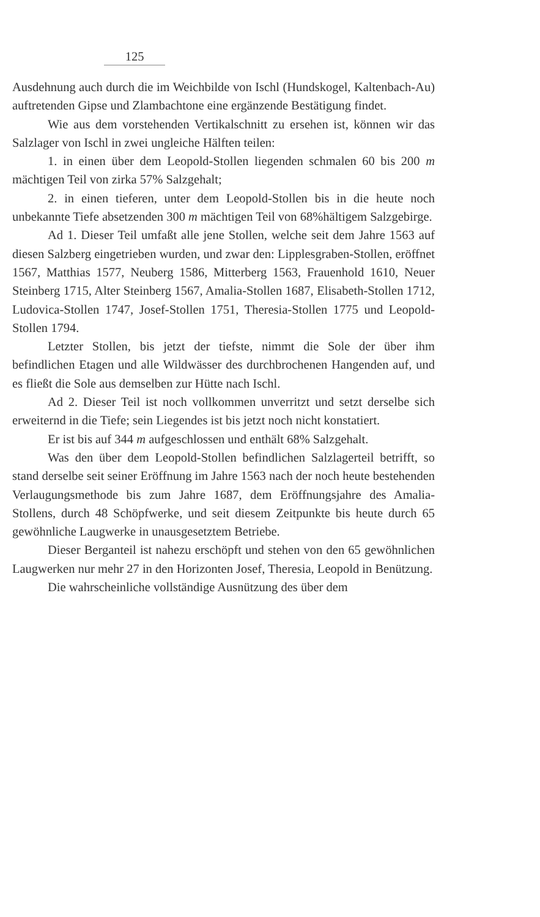125
Ausdehnung auch durch die im Weichbilde von Ischl (Hundskogel, Kaltenbach-Au) auftretenden Gipse und Zlambachtone eine ergänzende Bestätigung findet.
Wie aus dem vorstehenden Vertikalschnitt zu ersehen ist, können wir das Salzlager von Ischl in zwei ungleiche Hälften teilen:
1. in einen über dem Leopold-Stollen liegenden schmalen 60 bis 200 m mächtigen Teil von zirka 57% Salzgehalt;
2. in einen tieferen, unter dem Leopold-Stollen bis in die heute noch unbekannte Tiefe absetzenden 300 m mächtigen Teil von 68%hältigem Salzgebirge.
Ad 1. Dieser Teil umfaßt alle jene Stollen, welche seit dem Jahre 1563 auf diesen Salzberg eingetrieben wurden, und zwar den: Lipplesgraben-Stollen, eröffnet 1567, Matthias 1577, Neuberg 1586, Mitterberg 1563, Frauenhold 1610, Neuer Steinberg 1715, Alter Steinberg 1567, Amalia-Stollen 1687, Elisabeth-Stollen 1712, Ludovica-Stollen 1747, Josef-Stollen 1751, Theresia-Stollen 1775 und Leopold-Stollen 1794.
Letzter Stollen, bis jetzt der tiefste, nimmt die Sole der über ihm befindlichen Etagen und alle Wildwässer des durchbrochenen Hangenden auf, und es fließt die Sole aus demselben zur Hütte nach Ischl.
Ad 2. Dieser Teil ist noch vollkommen unverritzt und setzt derselbe sich erweiternd in die Tiefe; sein Liegendes ist bis jetzt noch nicht konstatiert.
Er ist bis auf 344 m aufgeschlossen und enthält 68% Salzgehalt.
Was den über dem Leopold-Stollen befindlichen Salzlagerteil betrifft, so stand derselbe seit seiner Eröffnung im Jahre 1563 nach der noch heute bestehenden Verlaugungsmethode bis zum Jahre 1687, dem Eröffnungsjahre des Amalia-Stollens, durch 48 Schöpfwerke, und seit diesem Zeitpunkte bis heute durch 65 gewöhnliche Laugwerke in unausgesetztem Betriebe.
Dieser Berganteil ist nahezu erschöpft und stehen von den 65 gewöhnlichen Laugwerken nur mehr 27 in den Horizonten Josef, Theresia, Leopold in Benützung.
Die wahrscheinliche vollständige Ausnützung des über dem